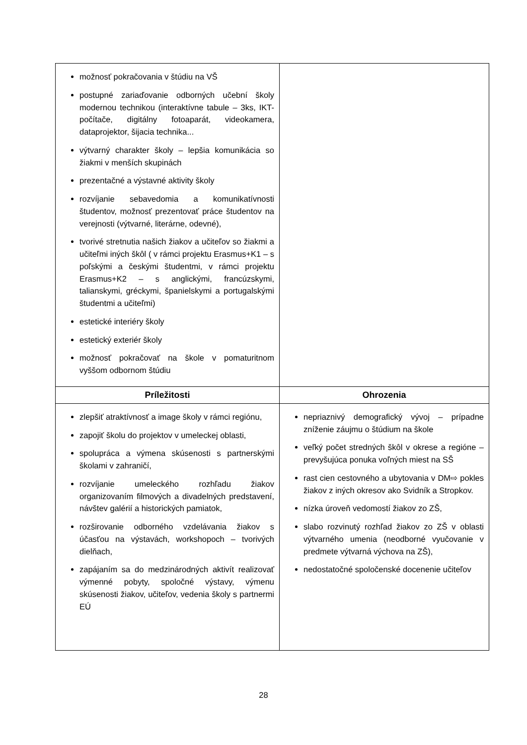| možnosť pokračovania v štúdiu na VŠ postupné zariaďovanie odborných učební školy modernou technikou (interaktívne tabule – 3ks, IKT- počítače, digitálny fotoaparát, videokamera, dataprojektor, šijacia technika... výtvarný charakter školy – lepšia komunikácia so žiakmi v menších skupinách prezentačné a výstavné aktivity školy rozvíjanie sebavedomia a komunikatívnosti študentov, možnosť prezentovať práce študentov na verejnosti (výtvarné, literárne, odevné), tvorivé stretnutia našich žiakov a učiteľov so žiakmi a učiteľmi iných škôl ( v rámci projektu Erasmus+K1 – s poľskými a českými študentmi, v rámci projektu Erasmus+K2 – s anglickými, francúzskymi, talianskymi, gréckymi, španielskymi a portugalskými študentmi a učiteľmi) estetické interiéry školy estetický exteriér školy možnosť pokračovať na škole v pomaturitnom vyššom odbornom štúdiu | |
| Príležitosti | Ohrozenia |
| zlepšiť atraktívnosť a image školy v rámci regiónu, zapojiť školu do projektov v umeleckej oblasti, spolupráca a výmena skúsenosti s partnerskými školami v zahraničí, rozvíjanie umeleckého rozhľadu žiakov organizovaním filmových a divadelných predstavení, návštev galérií a historických pamiatok, rozširovanie odborného vzdelávania žiakov s účasťou na výstavách, workshopoch – tvorivých dielňach, zapájaním sa do medzinárodných aktivít realizovať výmenné pobyty, spoločné výstavy, výmenu skúsenosti žiakov, učiteľov, vedenia školy s partnermi EÚ | nepriaznivý demografický vývoj – prípadne zníženie záujmu o štúdium na škole veľký počet stredných škôl v okrese a regióne – prevyšujúca ponuka voľných miest na SŠ rast cien cestovného a ubytovania v DM⇨ pokles žiakov z iných okresov ako Svidník a Stropkov. nízka úroveň vedomostí žiakov zo ZŠ, slabo rozvinutý rozhľad žiakov zo ZŠ v oblasti výtvarného umenia (neodborné vyučovanie v predmete výtvarná výchova na ZŠ), nedostatočné spoločenské docenenie učiteľov |
28